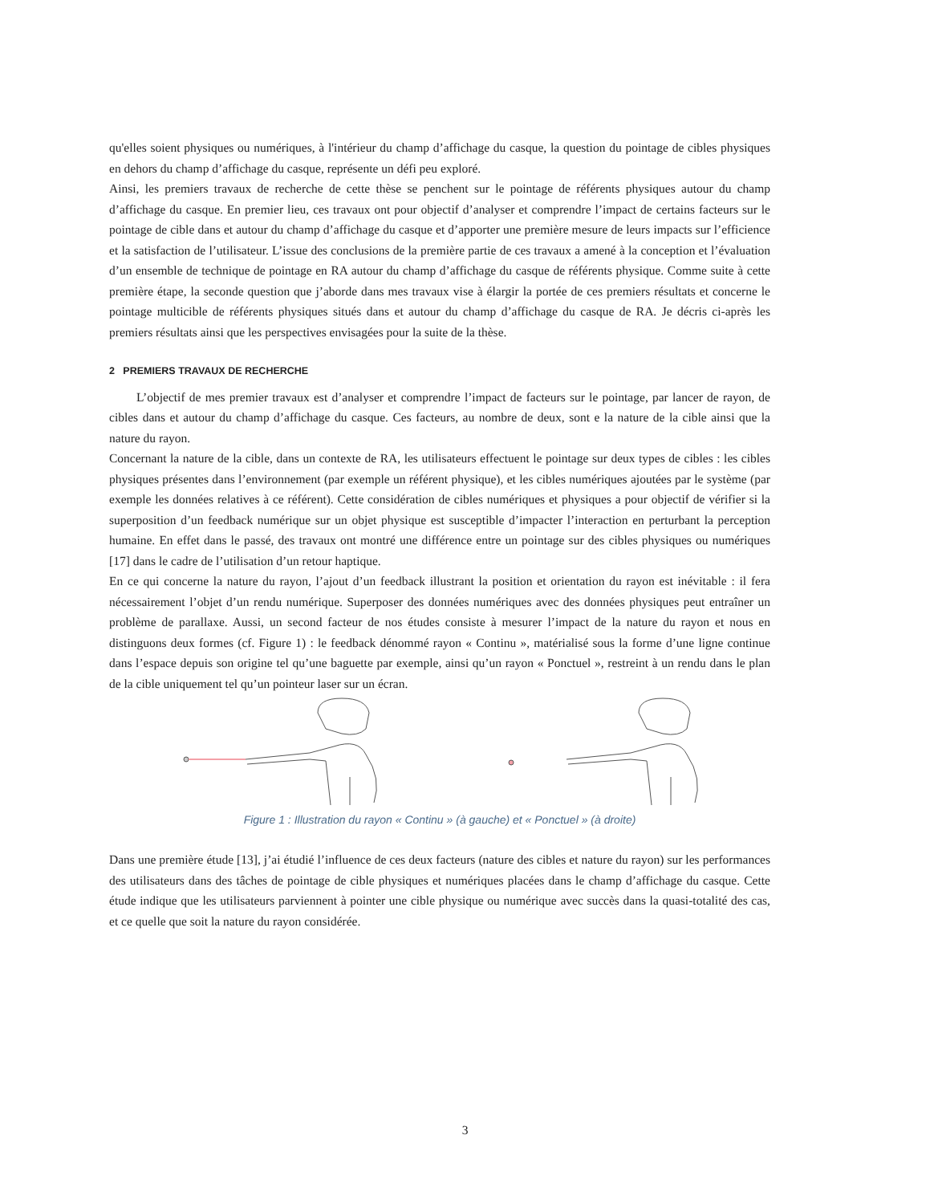qu'elles soient physiques ou numériques, à l'intérieur du champ d’affichage du casque, la question du pointage de cibles physiques en dehors du champ d’affichage du casque, représente un défi peu exploré.
Ainsi, les premiers travaux de recherche de cette thèse se penchent sur le pointage de référents physiques autour du champ d’affichage du casque. En premier lieu, ces travaux ont pour objectif d’analyser et comprendre l’impact de certains facteurs sur le pointage de cible dans et autour du champ d’affichage du casque et d’apporter une première mesure de leurs impacts sur l’efficience et la satisfaction de l’utilisateur. L’issue des conclusions de la première partie de ces travaux a amené à la conception et l’évaluation d’un ensemble de technique de pointage en RA autour du champ d’affichage du casque de référents physique. Comme suite à cette première étape, la seconde question que j’aborde dans mes travaux vise à élargir la portée de ces premiers résultats et concerne le pointage multicible de référents physiques situés dans et autour du champ d’affichage du casque de RA. Je décris ci-après les premiers résultats ainsi que les perspectives envisagées pour la suite de la thèse.
2 PREMIERS TRAVAUX DE RECHERCHE
L’objectif de mes premier travaux est d’analyser et comprendre l’impact de facteurs sur le pointage, par lancer de rayon, de cibles dans et autour du champ d’affichage du casque. Ces facteurs, au nombre de deux, sont e la nature de la cible ainsi que la nature du rayon.
Concernant la nature de la cible, dans un contexte de RA, les utilisateurs effectuent le pointage sur deux types de cibles : les cibles physiques présentes dans l’environnement (par exemple un référent physique), et les cibles numériques ajoutées par le système (par exemple les données relatives à ce référent). Cette considération de cibles numériques et physiques a pour objectif de vérifier si la superposition d’un feedback numérique sur un objet physique est susceptible d’impacter l’interaction en perturbant la perception humaine. En effet dans le passé, des travaux ont montré une différence entre un pointage sur des cibles physiques ou numériques [17] dans le cadre de l’utilisation d’un retour haptique.
En ce qui concerne la nature du rayon, l’ajout d’un feedback illustrant la position et orientation du rayon est inévitable : il fera nécessairement l’objet d’un rendu numérique. Superposer des données numériques avec des données physiques peut entraîner un problème de parallaxe. Aussi, un second facteur de nos études consiste à mesurer l’impact de la nature du rayon et nous en distinguons deux formes (cf. Figure 1) : le feedback dénommé rayon « Continu », matérialisé sous la forme d’une ligne continue dans l’espace depuis son origine tel qu’une baguette par exemple, ainsi qu’un rayon « Ponctuel », restreint à un rendu dans le plan de la cible uniquement tel qu’un pointeur laser sur un écran.
Figure 1 : Illustration du rayon « Continu » (à gauche) et « Ponctuel » (à droite)
Dans une première étude [13], j’ai étudié l’influence de ces deux facteurs (nature des cibles et nature du rayon) sur les performances des utilisateurs dans des tâches de pointage de cible physiques et numériques placées dans le champ d’affichage du casque. Cette étude indique que les utilisateurs parviennent à pointer une cible physique ou numérique avec succès dans la quasi-totalité des cas, et ce quelle que soit la nature du rayon considérée.
3